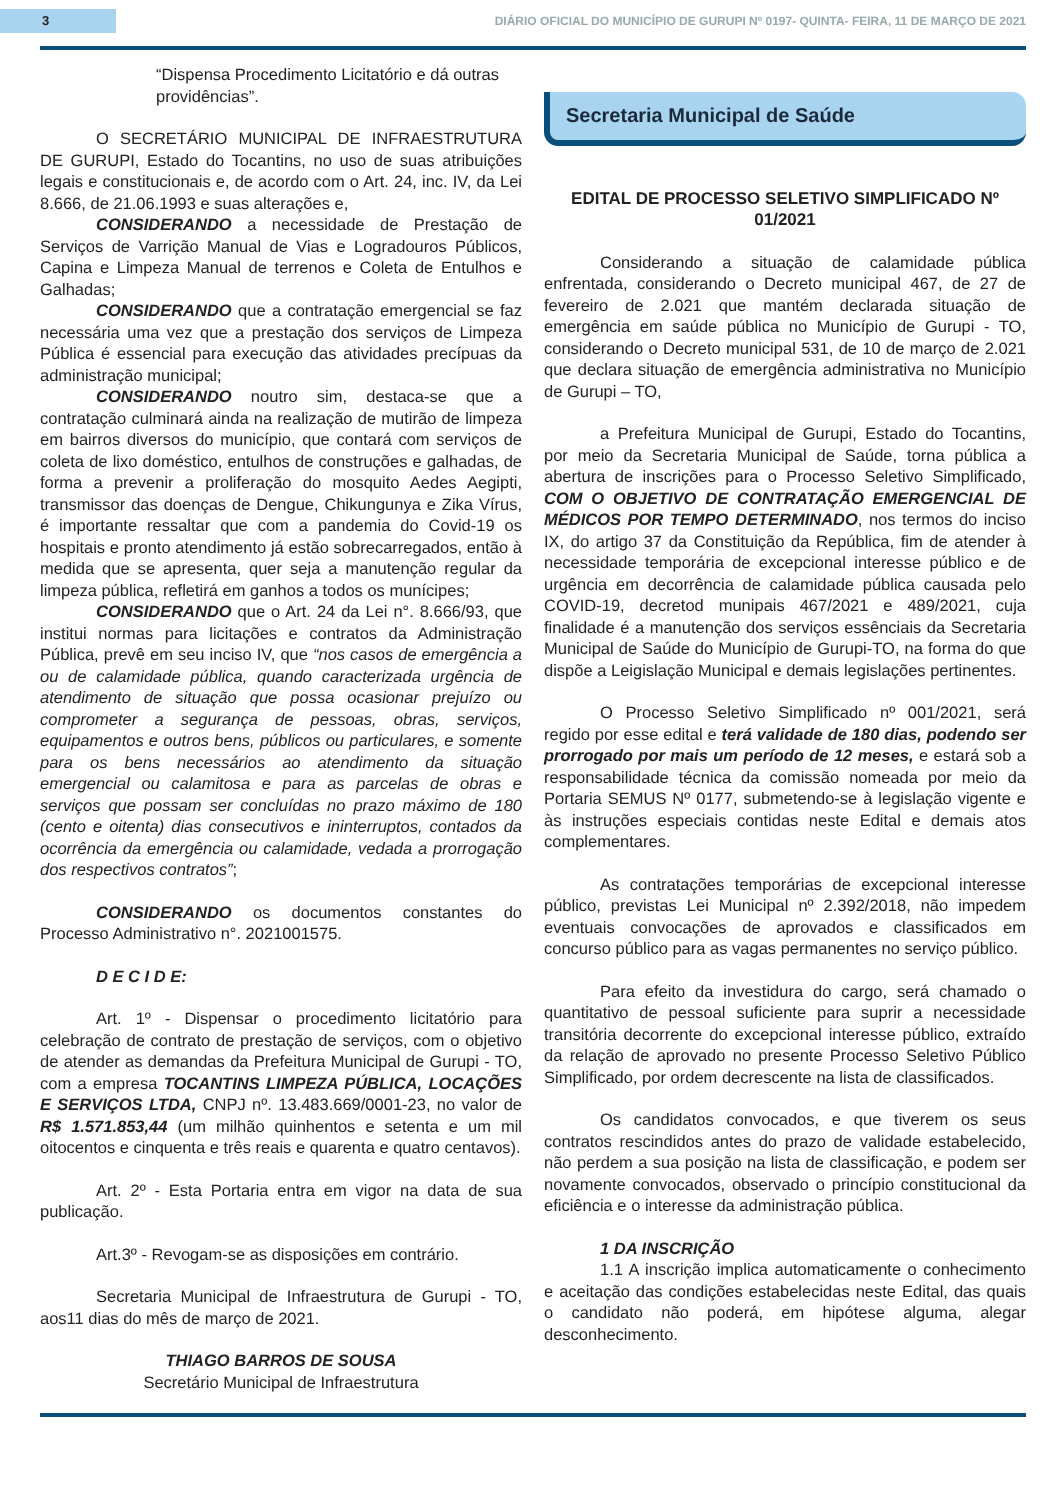3
DIÁRIO OFICIAL DO MUNICÍPIO DE GURUPI Nº 0197- QUINTA- FEIRA, 11 DE MARÇO DE 2021
“Dispensa Procedimento Licitatório e dá outras providências”.
O SECRETÁRIO MUNICIPAL DE INFRAESTRUTURA DE GURUPI, Estado do Tocantins, no uso de suas atribuições legais e constitucionais e, de acordo com o Art. 24, inc. IV, da Lei 8.666, de 21.06.1993 e suas alterações e,
CONSIDERANDO a necessidade de Prestação de Serviços de Varrição Manual de Vias e Logradouros Públicos, Capina e Limpeza Manual de terrenos e Coleta de Entulhos e Galhadas;
CONSIDERANDO que a contratação emergencial se faz necessária uma vez que a prestação dos serviços de Limpeza Pública é essencial para execução das atividades precípuas da administração municipal;
CONSIDERANDO noutro sim, destaca-se que a contratação culminará ainda na realização de mutirão de limpeza em bairros diversos do município, que contará com serviços de coleta de lixo doméstico, entulhos de construções e galhadas, de forma a prevenir a proliferação do mosquito Aedes Aegipti, transmissor das doenças de Dengue, Chikungunya e Zika Vírus, é importante ressaltar que com a pandemia do Covid-19 os hospitais e pronto atendimento já estão sobrecarregados, então à medida que se apresenta, quer seja a manutenção regular da limpeza pública, refletirá em ganhos a todos os munícipes;
CONSIDERANDO que o Art. 24 da Lei n°. 8.666/93, que institui normas para licitações e contratos da Administração Pública, prevê em seu inciso IV, que “nos casos de emergência a ou de calamidade pública, quando caracterizada urgência de atendimento de situação que possa ocasionar prejuízo ou comprometer a segurança de pessoas, obras, serviços, equipamentos e outros bens, públicos ou particulares, e somente para os bens necessários ao atendimento da situação emergencial ou calamitosa e para as parcelas de obras e serviços que possam ser concluídas no prazo máximo de 180 (cento e oitenta) dias consecutivos e ininterruptos, contados da ocorrência da emergência ou calamidade, vedada a prorrogação dos respectivos contratos”;
CONSIDERANDO os documentos constantes do Processo Administrativo n°. 2021001575.
D E C I D E:
Art. 1º - Dispensar o procedimento licitatório para celebração de contrato de prestação de serviços, com o objetivo de atender as demandas da Prefeitura Municipal de Gurupi - TO, com a empresa TOCANTINS LIMPEZA PÚBLICA, LOCAÇÕES E SERVIÇOS LTDA, CNPJ nº. 13.483.669/0001-23, no valor de R$ 1.571.853,44 (um milhão quinhentos e setenta e um mil oitocentos e cinquenta e três reais e quarenta e quatro centavos).
Art. 2º - Esta Portaria entra em vigor na data de sua publicação.
Art.3º - Revogam-se as disposições em contrário.
Secretaria Municipal de Infraestrutura de Gurupi - TO, aos11 dias do mês de março de 2021.
THIAGO BARROS DE SOUSA
Secretário Municipal de Infraestrutura
Secretaria Municipal de Saúde
EDITAL DE PROCESSO SELETIVO SIMPLIFICADO Nº 01/2021
Considerando a situação de calamidade pública enfrentada, considerando o Decreto municipal 467, de 27 de fevereiro de 2.021 que mantém declarada situação de emergência em saúde pública no Município de Gurupi - TO, considerando o Decreto municipal 531, de 10 de março de 2.021 que declara situação de emergência administrativa no Município de Gurupi – TO,
a Prefeitura Municipal de Gurupi, Estado do Tocantins, por meio da Secretaria Municipal de Saúde, torna pública a abertura de inscrições para o Processo Seletivo Simplificado, COM O OBJETIVO DE CONTRATAÇÃO EMERGENCIAL DE MÉDICOS POR TEMPO DETERMINADO, nos termos do inciso IX, do artigo 37 da Constituição da República, fim de atender à necessidade temporária de excepcional interesse público e de urgência em decorrência de calamidade pública causada pelo COVID-19, decretod munipais 467/2021 e 489/2021, cuja finalidade é a manutenção dos serviços essênciais da Secretaria Municipal de Saúde do Município de Gurupi-TO, na forma do que dispõe a Leigislação Municipal e demais legislações pertinentes.
O Processo Seletivo Simplificado nº 001/2021, será regido por esse edital e terá validade de 180 dias, podendo ser prorrogado por mais um período de 12 meses, e estará sob a responsabilidade técnica da comissão nomeada por meio da Portaria SEMUS Nº 0177, submetendo-se à legislação vigente e às instruções especiais contidas neste Edital e demais atos complementares.
As contratações temporárias de excepcional interesse público, previstas Lei Municipal nº 2.392/2018, não impedem eventuais convocações de aprovados e classificados em concurso público para as vagas permanentes no serviço público.
Para efeito da investidura do cargo, será chamado o quantitativo de pessoal suficiente para suprir a necessidade transitória decorrente do excepcional interesse público, extraído da relação de aprovado no presente Processo Seletivo Público Simplificado, por ordem decrescente na lista de classificados.
Os candidatos convocados, e que tiverem os seus contratos rescindidos antes do prazo de validade estabelecido, não perdem a sua posição na lista de classificação, e podem ser novamente convocados, observado o princípio constitucional da eficiência e o interesse da administração pública.
1 DA INSCRIÇÃO
1.1 A inscrição implica automaticamente o conhecimento e aceitação das condições estabelecidas neste Edital, das quais o candidato não poderá, em hipótese alguma, alegar desconhecimento.